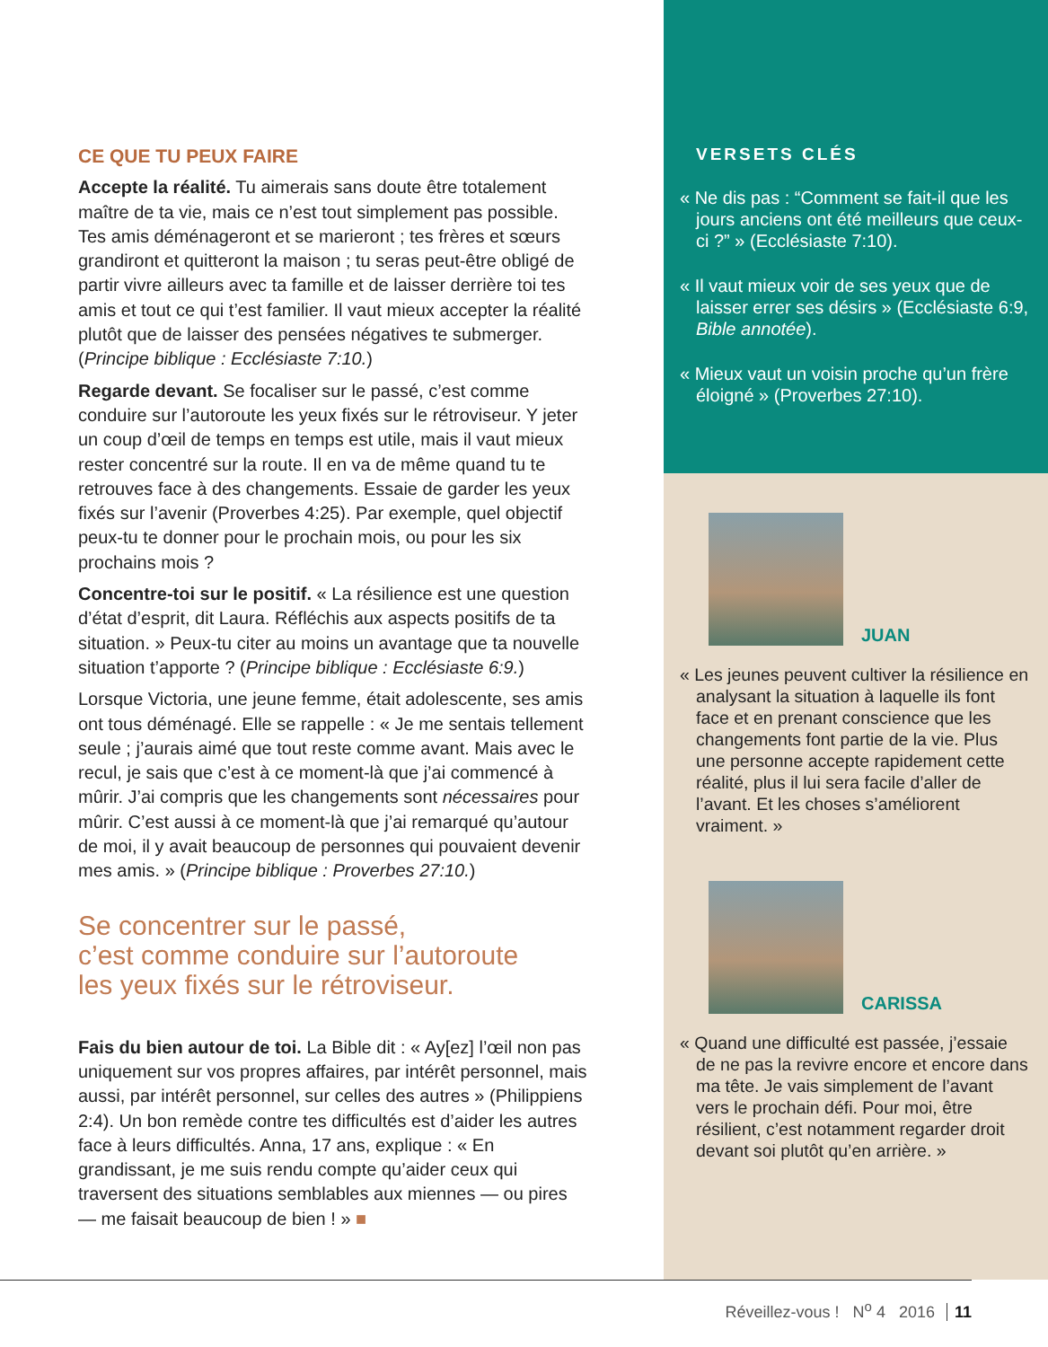CE QUE TU PEUX FAIRE
Accepte la réalité. Tu aimerais sans doute être totalement maître de ta vie, mais ce n’est tout simplement pas possible. Tes amis déménageront et se marieront ; tes frères et sœurs grandiront et quitteront la maison ; tu seras peut-être obligé de partir vivre ailleurs avec ta famille et de laisser derrière toi tes amis et tout ce qui t’est familier. Il vaut mieux accepter la réalité plutôt que de laisser des pensées négatives te submerger. (Principe biblique : Ecclésiaste 7:10.)
Regarde devant. Se focaliser sur le passé, c’est comme conduire sur l’autoroute les yeux fixés sur le rétroviseur. Y jeter un coup d’œil de temps en temps est utile, mais il vaut mieux rester concentré sur la route. Il en va de même quand tu te retrouves face à des changements. Essaie de garder les yeux fixés sur l’avenir (Proverbes 4:25). Par exemple, quel objectif peux-tu te donner pour le prochain mois, ou pour les six prochains mois ?
Concentre-toi sur le positif. « La résilience est une question d’état d’esprit, dit Laura. Réfléchis aux aspects positifs de ta situation. » Peux-tu citer au moins un avantage que ta nouvelle situation t’apporte ? (Principe biblique : Ecclésiaste 6:9.)
Lorsque Victoria, une jeune femme, était adolescente, ses amis ont tous déménagé. Elle se rappelle : « Je me sentais tellement seule ; j’aurais aimé que tout reste comme avant. Mais avec le recul, je sais que c’est à ce moment-là que j’ai commencé à mûrir. J’ai compris que les changements sont nécessaires pour mûrir. C’est aussi à ce moment-là que j’ai remarqué qu’autour de moi, il y avait beaucoup de personnes qui pouvaient devenir mes amis. » (Principe biblique : Proverbes 27:10.)
Se concentrer sur le passé,
c’est comme conduire sur l’autoroute
les yeux fixés sur le rétroviseur.
Fais du bien autour de toi. La Bible dit : « Ay[ez] l’œil non pas uniquement sur vos propres affaires, par intérêt personnel, mais aussi, par intérêt personnel, sur celles des autres » (Philippiens 2:4). Un bon remède contre tes difficultés est d’aider les autres face à leurs difficultés. Anna, 17 ans, explique : « En grandissant, je me suis rendu compte qu’aider ceux qui traversent des situations semblables aux miennes — ou pires — me faisait beaucoup de bien ! » ■
VERSETS CLÉS
« Ne dis pas : “Comment se fait-il que les jours anciens ont été meilleurs que ceux-ci ?” » (Ecclésiaste 7:10).
« Il vaut mieux voir de ses yeux que de laisser errer ses désirs » (Ecclésiaste 6:9, Bible annotée).
« Mieux vaut un voisin proche qu’un frère éloigné » (Proverbes 27:10).
JUAN
« Les jeunes peuvent cultiver la résilience en analysant la situation à laquelle ils font face et en prenant conscience que les changements font partie de la vie. Plus une personne accepte rapidement cette réalité, plus il lui sera facile d’aller de l’avant. Et les choses s’améliorent vraiment. »
CARISSA
« Quand une difficulté est passée, j’essaie de ne pas la revivre encore et encore dans ma tête. Je vais simplement de l’avant vers le prochain défi. Pour moi, être résilient, c’est notamment regarder droit devant soi plutôt qu’en arrière. »
Réveillez-vous ! N<sup>o</sup> 4 2016 11